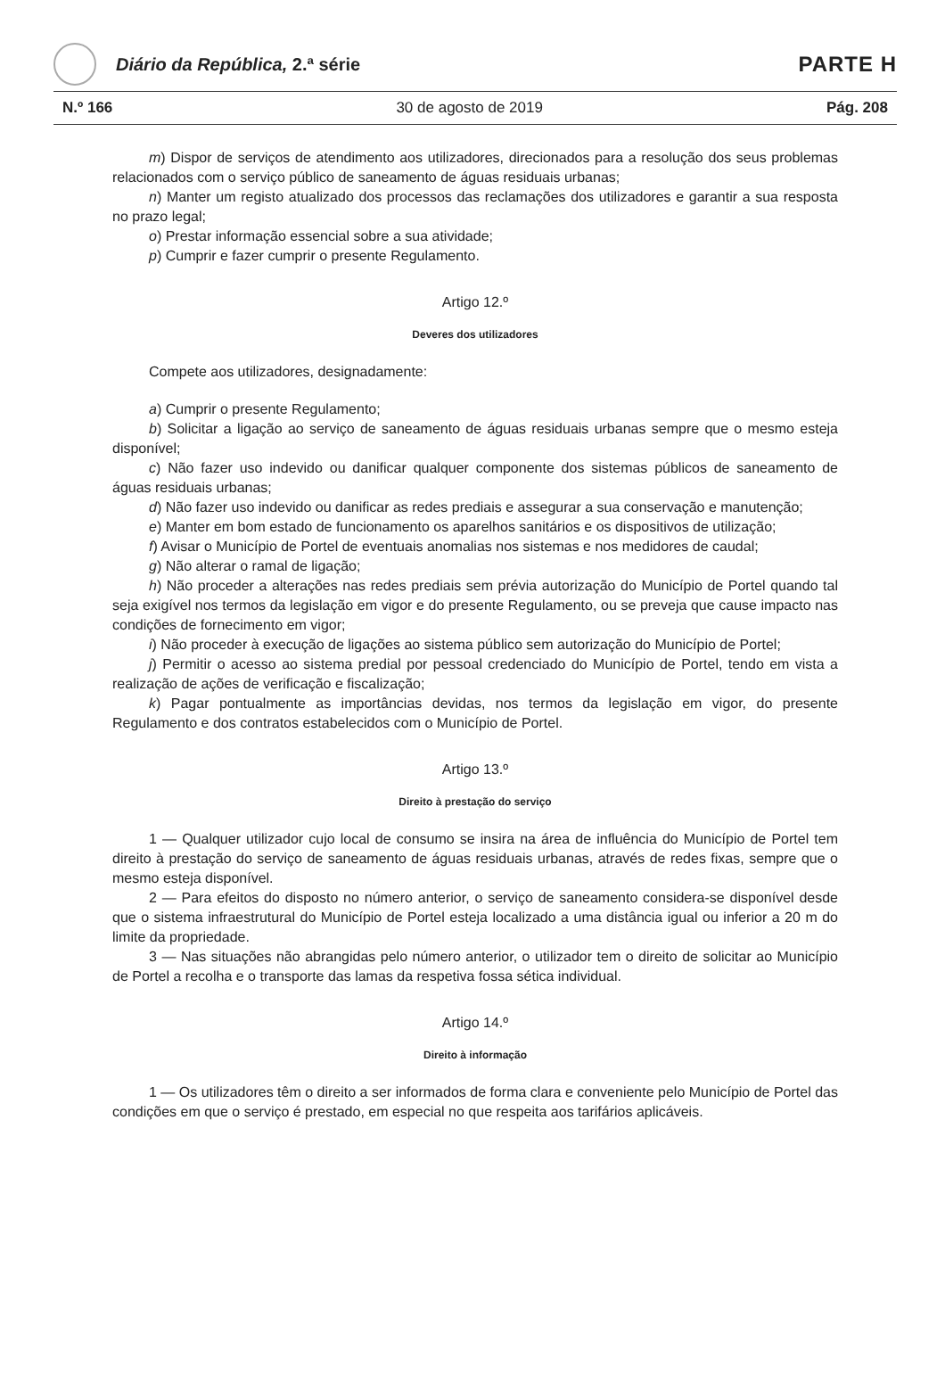Diário da República, 2.ª série
PARTE H
N.º 166 30 de agosto de 2019 Pág. 208
m) Dispor de serviços de atendimento aos utilizadores, direcionados para a resolução dos seus problemas relacionados com o serviço público de saneamento de águas residuais urbanas;
n) Manter um registo atualizado dos processos das reclamações dos utilizadores e garantir a sua resposta no prazo legal;
o) Prestar informação essencial sobre a sua atividade;
p) Cumprir e fazer cumprir o presente Regulamento.
Artigo 12.º
Deveres dos utilizadores
Compete aos utilizadores, designadamente:
a) Cumprir o presente Regulamento;
b) Solicitar a ligação ao serviço de saneamento de águas residuais urbanas sempre que o mesmo esteja disponível;
c) Não fazer uso indevido ou danificar qualquer componente dos sistemas públicos de saneamento de águas residuais urbanas;
d) Não fazer uso indevido ou danificar as redes prediais e assegurar a sua conservação e manutenção;
e) Manter em bom estado de funcionamento os aparelhos sanitários e os dispositivos de utilização;
f) Avisar o Município de Portel de eventuais anomalias nos sistemas e nos medidores de caudal;
g) Não alterar o ramal de ligação;
h) Não proceder a alterações nas redes prediais sem prévia autorização do Município de Portel quando tal seja exigível nos termos da legislação em vigor e do presente Regulamento, ou se preveja que cause impacto nas condições de fornecimento em vigor;
i) Não proceder à execução de ligações ao sistema público sem autorização do Município de Portel;
j) Permitir o acesso ao sistema predial por pessoal credenciado do Município de Portel, tendo em vista a realização de ações de verificação e fiscalização;
k) Pagar pontualmente as importâncias devidas, nos termos da legislação em vigor, do presente Regulamento e dos contratos estabelecidos com o Município de Portel.
Artigo 13.º
Direito à prestação do serviço
1 — Qualquer utilizador cujo local de consumo se insira na área de influência do Município de Portel tem direito à prestação do serviço de saneamento de águas residuais urbanas, através de redes fixas, sempre que o mesmo esteja disponível.
2 — Para efeitos do disposto no número anterior, o serviço de saneamento considera-se disponível desde que o sistema infraestrutural do Município de Portel esteja localizado a uma distância igual ou inferior a 20 m do limite da propriedade.
3 — Nas situações não abrangidas pelo número anterior, o utilizador tem o direito de solicitar ao Município de Portel a recolha e o transporte das lamas da respetiva fossa sética individual.
Artigo 14.º
Direito à informação
1 — Os utilizadores têm o direito a ser informados de forma clara e conveniente pelo Município de Portel das condições em que o serviço é prestado, em especial no que respeita aos tarifários aplicáveis.